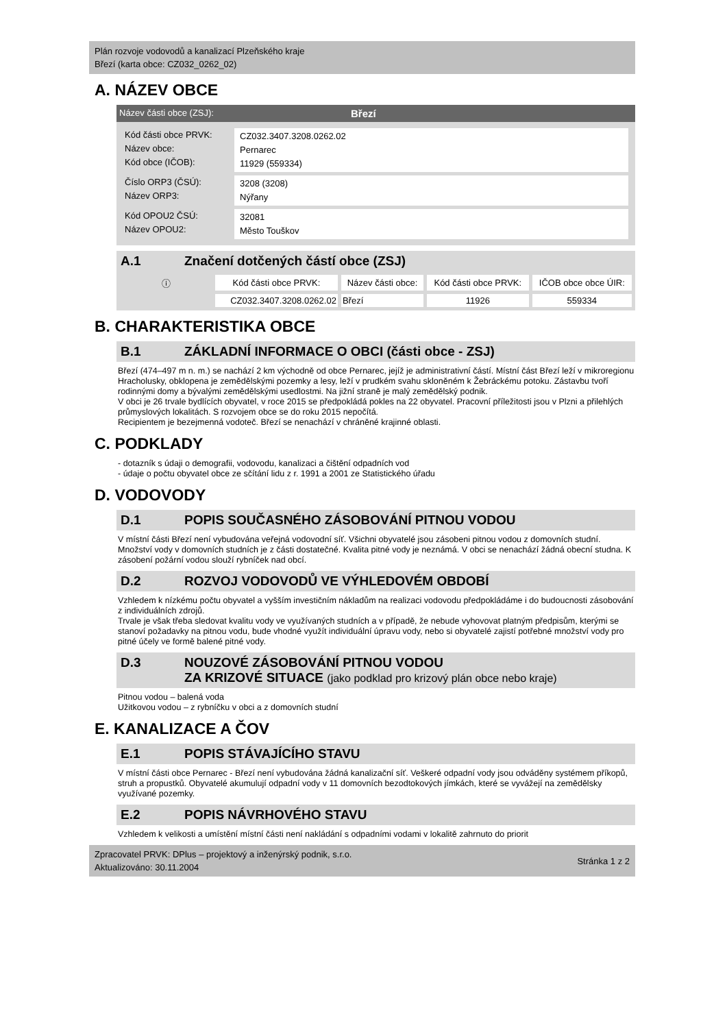Plán rozvoje vodovodů a kanalizací Plzeňského kraje
Březí (karta obce: CZ032_0262_02)
A. NÁZEV OBCE
Název části obce (ZSJ): Březí
Kód části obce PRVK:
Název obce:
Kód obce (IČOB):
CZ032.3407.3208.0262.02
Pernarec
11929 (559334)
Číslo ORP3 (ČSÚ):
Název ORP3:
3208 (3208)
Nýřany
Kód OPOU2 ČSÚ:
Název OPOU2:
32081
Město Touškov
A.1 Značení dotčených částí obce (ZSJ)
| ⓘ | Kód části obce PRVK: | Název části obce: | Kód části obce PRVK: | IČOB obce obce ÚIR: |
| --- | --- | --- | --- | --- |
| | CZ032.3407.3208.0262.02 | Březí | 11926 | 559334 |
B. CHARAKTERISTIKA OBCE
B.1 ZÁKLADNÍ INFORMACE O OBCI (části obce - ZSJ)
Březí (474–497 m n. m.) se nachází 2 km východně od obce Pernarec, jejíž je administrativní částí. Místní část Březí leží v mikroregionu Hracholusky, obklopena je zemědělskými pozemky a lesy, leží v prudkém svahu skloněném k Žebráckému potoku. Zástavbu tvoří rodinnými domy a bývalými zemědělskými usedlostmi. Na jižní straně je malý zemědělský podnik.
V obci je 26 trvale bydlících obyvatel, v roce 2015 se předpokládá pokles na 22 obyvatel. Pracovní příležitosti jsou v Plzni a přilehlých průmyslových lokalitách. S rozvojem obce se do roku 2015 nepočítá.
Recipientem je bezejmenná vodoteč. Březí se nenachází v chráněné krajinné oblasti.
C. PODKLADY
- dotazník s údaji o demografii, vodovodu, kanalizaci a čištění odpadních vod
- údaje o počtu obyvatel obce ze sčítání lidu z r. 1991 a 2001 ze Statistického úřadu
D. VODOVODY
D.1 POPIS SOUČASNÉHO ZÁSOBOVÁNÍ PITNOU VODOU
V místní části Březí není vybudována veřejná vodovodní síť. Všichni obyvatelé jsou zásobeni pitnou vodou z domovních studní. Množství vody v domovních studních je z části dostatečné. Kvalita pitné vody je neznámá. V obci se nenachází žádná obecní studna. K zásobení požární vodou slouží rybníček nad obcí.
D.2 ROZVOJ VODOVODŮ VE VÝHLEDOVÉM OBDOBÍ
Vzhledem k nízkému počtu obyvatel a vyšším investičním nákladům na realizaci vodovodu předpokládáme i do budoucnosti zásobování z individuálních zdrojů.
Trvale je však třeba sledovat kvalitu vody ve využívaných studních a v případě, že nebude vyhovovat platným předpisům, kterými se stanoví požadavky na pitnou vodu, bude vhodné využít individuální úpravu vody, nebo si obyvatelé zajistí potřebné množství vody pro pitné účely ve formě balené pitné vody.
D.3 NOUZOVÉ ZÁSOBOVÁNÍ PITNOU VODOU
ZA KRIZOVÉ SITUACE (jako podklad pro krizový plán obce nebo kraje)
Pitnou vodou – balená voda
Užitkovou vodou – z rybníčku v obci a z domovních studní
E. KANALIZACE A ČOV
E.1 POPIS STÁVAJÍCÍHO STAVU
V místní části obce Pernarec - Březí není vybudována žádná kanalizační síť. Veškeré odpadní vody jsou odváděny systémem příkopů, struh a propustků. Obyvatelé akumulují odpadní vody v 11 domovních bezodtokových jímkách, které se vyvážejí na zemědělsky využívané pozemky.
E.2 POPIS NÁVRHOVÉHO STAVU
Vzhledem k velikosti a umístění místní části není nakládání s odpadními vodami v lokalitě zahrnuto do priorit
Zpracovatel PRVK: DPlus – projektový a inženýrský podnik, s.r.o.
Aktualizováno: 30.11.2004
Stránka 1 z 2